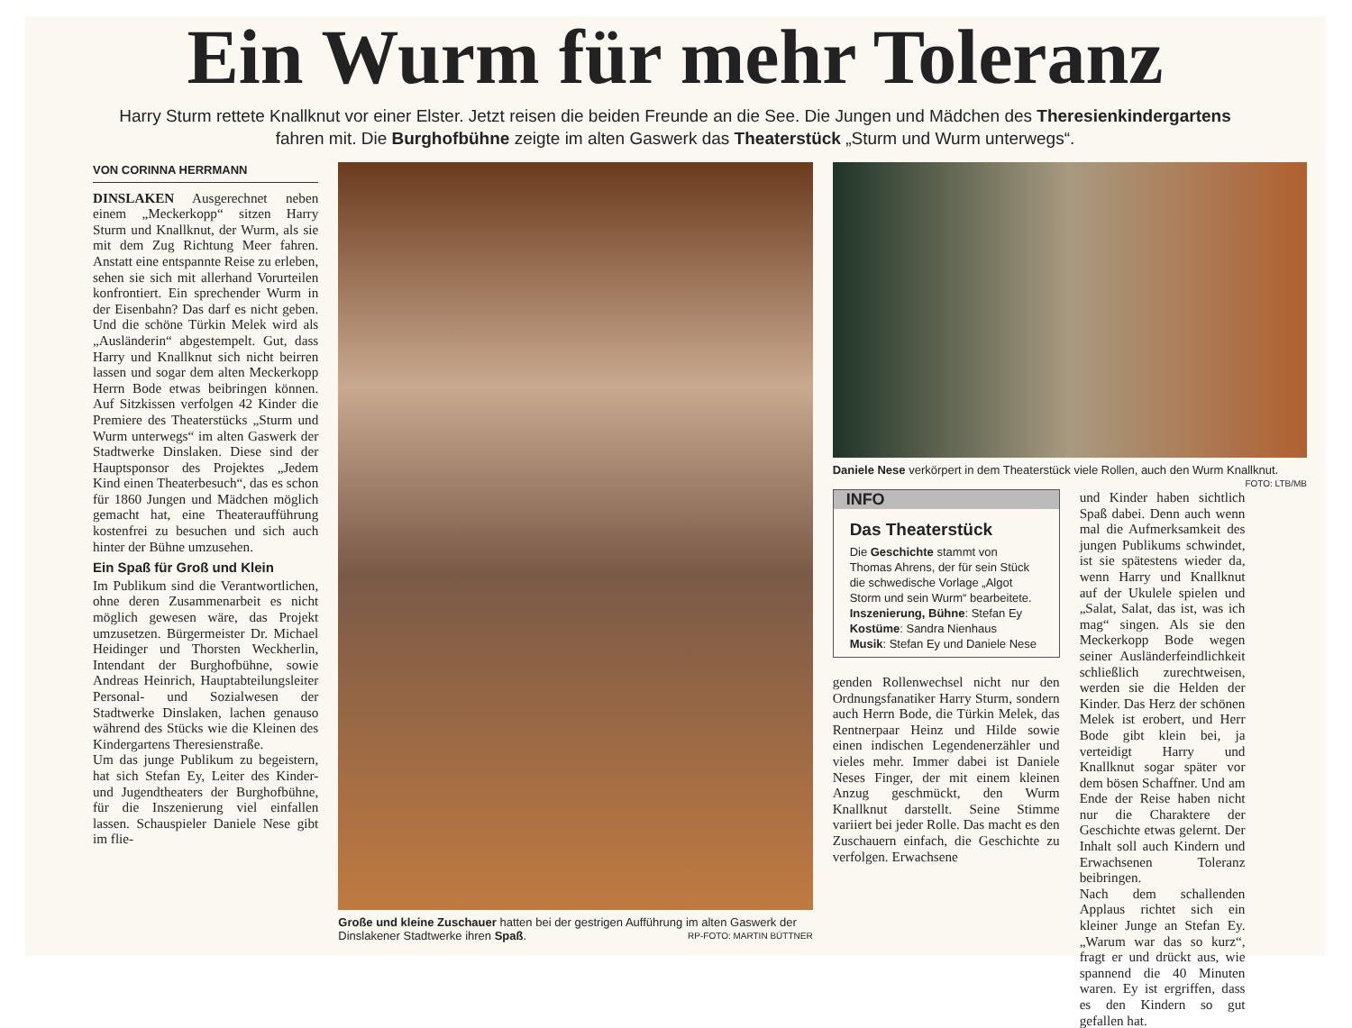Ein Wurm für mehr Toleranz
Harry Sturm rettete Knallknut vor einer Elster. Jetzt reisen die beiden Freunde an die See. Die Jungen und Mädchen des Theresienkindergartens fahren mit. Die Burghofbühne zeigte im alten Gaswerk das Theaterstück „Sturm und Wurm unterwegs“.
VON CORINNA HERRMANN
DINSLAKEN Ausgerechnet neben einem „Meckerkopp“ sitzen Harry Sturm und Knallknut, der Wurm, als sie mit dem Zug Richtung Meer fahren. Anstatt eine entspannte Reise zu erleben, sehen sie sich mit allerhand Vorurteilen konfrontiert. Ein sprechender Wurm in der Eisenbahn? Das darf es nicht geben. Und die schöne Türkin Melek wird als „Ausländerin“ abgestempelt. Gut, dass Harry und Knallknut sich nicht beirren lassen und sogar dem alten Meckerkopp Herrn Bode etwas beibringen können. Auf Sitzkissen verfolgen 42 Kinder die Premiere des Theaterstücks „Sturm und Wurm unterwegs“ im alten Gaswerk der Stadtwerke Dinslaken. Diese sind der Hauptsponsor des Projektes „Jedem Kind einen Theaterbesuch“, das es schon für 1860 Jungen und Mädchen möglich gemacht hat, eine Theateraufführung kostenfrei zu besuchen und sich auch hinter der Bühne umzusehen.
Ein Spaß für Groß und Klein
Im Publikum sind die Verantwortlichen, ohne deren Zusammenarbeit es nicht möglich gewesen wäre, das Projekt umzusetzen. Bürgermeister Dr. Michael Heidinger und Thorsten Weckherlin, Intendant der Burghofbühne, sowie Andreas Heinrich, Hauptabteilungsleiter Personal- und Sozialwesen der Stadtwerke Dinslaken, lachen genauso während des Stücks wie die Kleinen des Kindergartens Theresienstraße.
Um das junge Publikum zu begeistern, hat sich Stefan Ey, Leiter des Kinder- und Jugendtheaters der Burghofbühne, für die Inszenierung viel einfallen lassen. Schauspieler Daniele Nese gibt im flie-
Große und kleine Zuschauer hatten bei der gestrigen Aufführung im alten Gaswerk der Dinslakener Stadtwerke ihren Spaß. RP-FOTO: MARTIN BÜTTNER
Daniele Nese verkörpert in dem Theaterstück viele Rollen, auch den Wurm Knallknut. FOTO: LTB/MB
INFO
Das Theaterstück
Die Geschichte stammt von Thomas Ahrens, der für sein Stück die schwedische Vorlage „Algot Storm und sein Wurm“ bearbeitete.
Inszenierung, Bühne: Stefan Ey
Kostüme: Sandra Nienhaus
Musik: Stefan Ey und Daniele Nese
genden Rollenwechsel nicht nur den Ordnungsfanatiker Harry Sturm, sondern auch Herrn Bode, die Türkin Melek, das Rentnerpaar Heinz und Hilde sowie einen indischen Legendenerzähler und vieles mehr. Immer dabei ist Daniele Neses Finger, der mit einem kleinen Anzug geschmückt, den Wurm Knallknut darstellt. Seine Stimme variiert bei jeder Rolle. Das macht es den Zuschauern einfach, die Geschichte zu verfolgen. Erwachsene
und Kinder haben sichtlich Spaß dabei. Denn auch wenn mal die Aufmerksamkeit des jungen Publikums schwindet, ist sie spätestens wieder da, wenn Harry und Knallknut auf der Ukulele spielen und „Salat, Salat, das ist, was ich mag“ singen. Als sie den Meckerkopp Bode wegen seiner Ausländerfeindlichkeit schließlich zurechtweisen, werden sie die Helden der Kinder. Das Herz der schönen Melek ist erobert, und Herr Bode gibt klein bei, ja verteidigt Harry und Knallknut sogar später vor dem bösen Schaffner. Und am Ende der Reise haben nicht nur die Charaktere der Geschichte etwas gelernt. Der Inhalt soll auch Kindern und Erwachsenen Toleranz beibringen.
Nach dem schallenden Applaus richtet sich ein kleiner Junge an Stefan Ey. „Warum war das so kurz“, fragt er und drückt aus, wie spannend die 40 Minuten waren. Ey ist ergriffen, dass es den Kindern so gut gefallen hat.